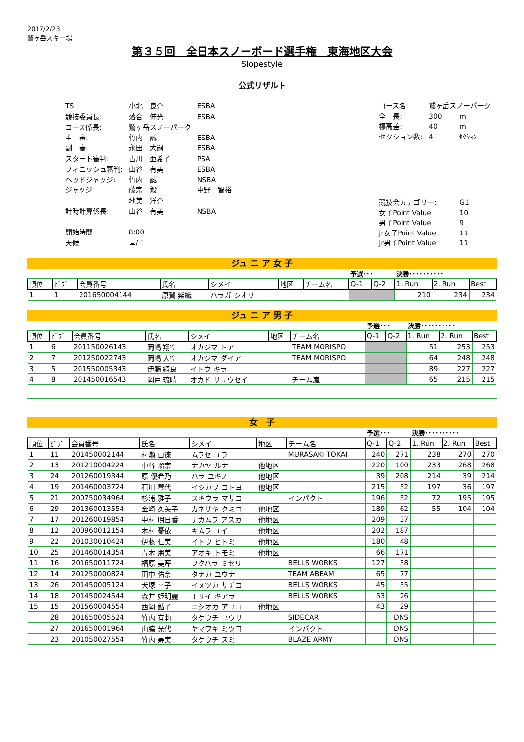2017/2/23
鷲ヶ岳スキー場
第３５回　全日本スノーボード選手権　東海地区大会
Slopestyle
公式リザルト
| TS | 小北 良介 | ESBA |
| 競技委員長: | 落合 伸光 | ESBA |
| コース係長: | 鷲ヶ岳スノーパーク | |
| 主 審: | 竹内 誠 | ESBA |
| 副 審: | 永田 大嗣 | ESBA |
| スタート審判: | 古川 亜希子 | PSA |
| フィニッシュ審判: | 山谷 有美 | ESBA |
| ヘッドジャッジ: | 竹内 誠 | NSBA |
| ジャッジ | 藤宗 毅 | 中野 智裕 |
| | 地美 洋介 | |
| 計時計算係長: | 山谷 有美 | NSBA |
| 開始時間 | 8:00 | |
| 天候 | ☁/☃ | |
| コース名: | 鷲ヶ岳スノーパーク | |
| 全 長: | 300 | m |
| 標高差: | 40 | m |
| セクション数: | 4 | ｾｸｼｮﾝ |
| 競技会カテゴリー: | | G1 |
| 女子Point Value | | 10 |
| 男子Point Value | | 9 |
| Jr女子Point Value | | 11 |
| Jr男子Point Value | | 11 |
ジュ ニ ア 女 子
| | | | | | | | 予選･･･ | | 決勝･･････････ | | |
| 順位 | ﾋﾞﾌﾞ | 会員番号 | 氏名 | シメイ | 地区 | チーム名 | Q-1 | Q-2 | 1. Run | 2. Run | Best |
| 1 | 1 | 201650004144 | 原賀 紫織 | ハラガ シオリ | | | | | 210 | 234 | 234 |
ジュ ニ ア 男 子
| | | | | | | | 予選･･･ | | 決勝･･････････ | | |
| 順位 | ﾋﾞﾌﾞ | 会員番号 | 氏名 | シメイ | 地区 | チーム名 | Q-1 | Q-2 | 1. Run | 2. Run | Best |
| 1 | 6 | 201150026143 | 岡嶋 翔空 | オカジマ トア | | TEAM MORISPO | | | 51 | 253 | 253 |
| 2 | 7 | 201250022743 | 岡嶋 大空 | オカジマ ダイア | | TEAM MORISPO | | | 64 | 248 | 248 |
| 3 | 5 | 201550005343 | 伊藤 綺良 | イトウ キラ | | | | | 89 | 227 | 227 |
| 4 | 8 | 201450016543 | 岡戸 琉晴 | オカド リュウセイ | | チーム嵐 | | | 65 | 215 | 215 |
女　子
| | | | | | | | 予選･･･ | | 決勝･･････････ | | |
| 順位 | ﾋﾞﾌﾞ | 会員番号 | 氏名 | シメイ | 地区 | チーム名 | Q-1 | Q-2 | 1. Run | 2. Run | Best |
| 1 | 11 | 201450002144 | 村瀬 由徠 | ムラセ ユラ | | MURASAKI TOKAI | 240 | 271 | 238 | 270 | 270 |
| 2 | 13 | 201210004224 | 中谷 瑠奈 | ナカヤ ルナ | 他地区 | | 220 | 100 | 233 | 268 | 268 |
| 3 | 24 | 201260019344 | 原 優希乃 | ハラ ユキノ | 他地区 | | 39 | 208 | 214 | 39 | 214 |
| 4 | 19 | 201460003724 | 石川 琴代 | イシカワ コトヨ | 他地区 | | 215 | 52 | 197 | 36 | 197 |
| 5 | 21 | 200750034964 | 杉浦 雅子 | スギウラ マサコ | | インパクト | 196 | 52 | 72 | 195 | 195 |
| 6 | 29 | 201360013554 | 金崎 久美子 | カネザキ クミコ | 他地区 | | 189 | 62 | 55 | 104 | 104 |
| 7 | 17 | 201260019854 | 中村 明日香 | ナカムラ アスカ | 他地区 | | 209 | 37 | | | |
| 8 | 12 | 200960012154 | 木村 憂依 | キムラ ユイ | 他地区 | | 202 | 187 | | | |
| 9 | 22 | 201030010424 | 伊藤 仁美 | イトウ ヒトミ | 他地区 | | 180 | 48 | | | |
| 10 | 25 | 201460014354 | 青木 朋美 | アオキ トモミ | 他地区 | | 66 | 171 | | | |
| 11 | 16 | 201650011724 | 福原 美芹 | フクハラ ミセリ | | BELLS WORKS | 127 | 58 | | | |
| 12 | 14 | 201250000824 | 田中 佑奈 | タナカ ユウナ | | TEAM ABEAM | 65 | 77 | | | |
| 13 | 26 | 201450005124 | 犬塚 幸子 | イヌヅカ サチコ | | BELLS WORKS | 45 | 55 | | | |
| 14 | 18 | 201450024544 | 森井 姫明麗 | モリイ キアラ | | BELLS WORKS | 53 | 26 | | | |
| 15 | 15 | 201560004554 | 西岡 鮎子 | ニシオカ アユコ | 他地区 | | 43 | 29 | | | |
| | 28 | 201650005524 | 竹内 有莉 | タケウチ ユウリ | | SIDECAR | | DNS | | | |
| | 27 | 201650001964 | 山脇 光代 | ヤマワキ ミツヨ | | インパクト | | DNS | | | |
| | 23 | 201050027554 | 竹内 寿実 | タケウチ スミ | | BLAZE ARMY | | DNS | | | |